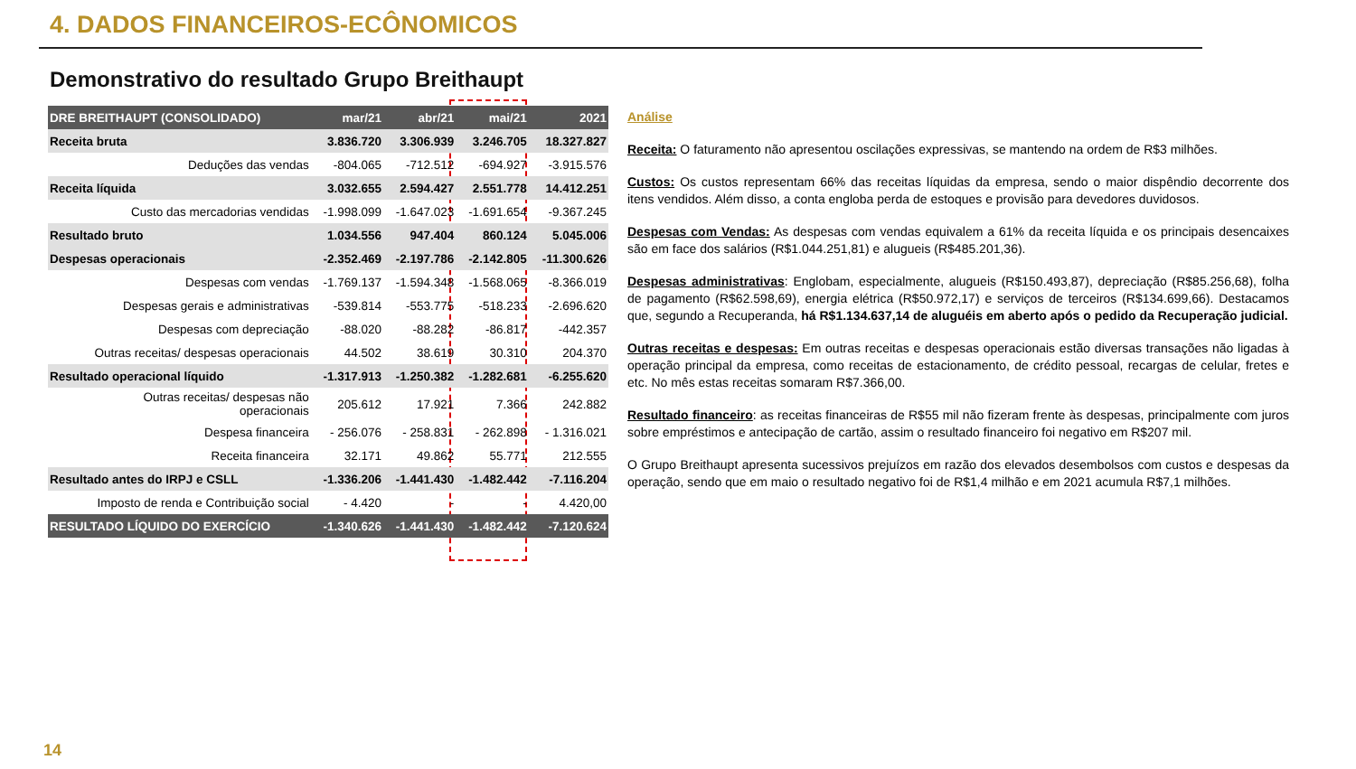4. DADOS FINANCEIROS-ECÔNOMICOS
Demonstrativo do resultado Grupo Breithaupt
| DRE BREITHAUPT (CONSOLIDADO) | mar/21 | abr/21 | mai/21 | 2021 |
| --- | --- | --- | --- | --- |
| Receita bruta | 3.836.720 | 3.306.939 | 3.246.705 | 18.327.827 |
| Deduções das vendas | -804.065 | -712.512 | -694.927 | -3.915.576 |
| Receita líquida | 3.032.655 | 2.594.427 | 2.551.778 | 14.412.251 |
| Custo das mercadorias vendidas | -1.998.099 | -1.647.023 | -1.691.654 | -9.367.245 |
| Resultado bruto | 1.034.556 | 947.404 | 860.124 | 5.045.006 |
| Despesas operacionais | -2.352.469 | -2.197.786 | -2.142.805 | -11.300.626 |
| Despesas com vendas | -1.769.137 | -1.594.348 | -1.568.065 | -8.366.019 |
| Despesas gerais e administrativas | -539.814 | -553.775 | -518.233 | -2.696.620 |
| Despesas com depreciação | -88.020 | -88.282 | -86.817 | -442.357 |
| Outras receitas/ despesas operacionais | 44.502 | 38.619 | 30.310 | 204.370 |
| Resultado operacional líquido | -1.317.913 | -1.250.382 | -1.282.681 | -6.255.620 |
| Outras receitas/ despesas não operacionais | 205.612 | 17.921 | 7.366 | 242.882 |
| Despesa financeira | - 256.076 | - 258.831 | - 262.898 | - 1.316.021 |
| Receita financeira | 32.171 | 49.862 | 55.771 | 212.555 |
| Resultado antes do IRPJ e CSLL | -1.336.206 | -1.441.430 | -1.482.442 | -7.116.204 |
| Imposto de renda e Contribuição social | - 4.420 | - | - | 4.420,00 |
| RESULTADO LÍQUIDO DO EXERCÍCIO | -1.340.626 | -1.441.430 | -1.482.442 | -7.120.624 |
Análise
Receita: O faturamento não apresentou oscilações expressivas, se mantendo na ordem de R$3 milhões.
Custos: Os custos representam 66% das receitas líquidas da empresa, sendo o maior dispêndio decorrente dos itens vendidos. Além disso, a conta engloba perda de estoques e provisão para devedores duvidosos.
Despesas com Vendas: As despesas com vendas equivalem a 61% da receita líquida e os principais desencaixes são em face dos salários (R$1.044.251,81) e alugueis (R$485.201,36).
Despesas administrativas: Englobam, especialmente, alugueis (R$150.493,87), depreciação (R$85.256,68), folha de pagamento (R$62.598,69), energia elétrica (R$50.972,17) e serviços de terceiros (R$134.699,66). Destacamos que, segundo a Recuperanda, há R$1.134.637,14 de aluguéis em aberto após o pedido da Recuperação judicial.
Outras receitas e despesas: Em outras receitas e despesas operacionais estão diversas transações não ligadas à operação principal da empresa, como receitas de estacionamento, de crédito pessoal, recargas de celular, fretes e etc. No mês estas receitas somaram R$7.366,00.
Resultado financeiro: as receitas financeiras de R$55 mil não fizeram frente às despesas, principalmente com juros sobre empréstimos e antecipação de cartão, assim o resultado financeiro foi negativo em R$207 mil.
O Grupo Breithaupt apresenta sucessivos prejuízos em razão dos elevados desembolsos com custos e despesas da operação, sendo que em maio o resultado negativo foi de R$1,4 milhão e em 2021 acumula R$7,1 milhões.
14